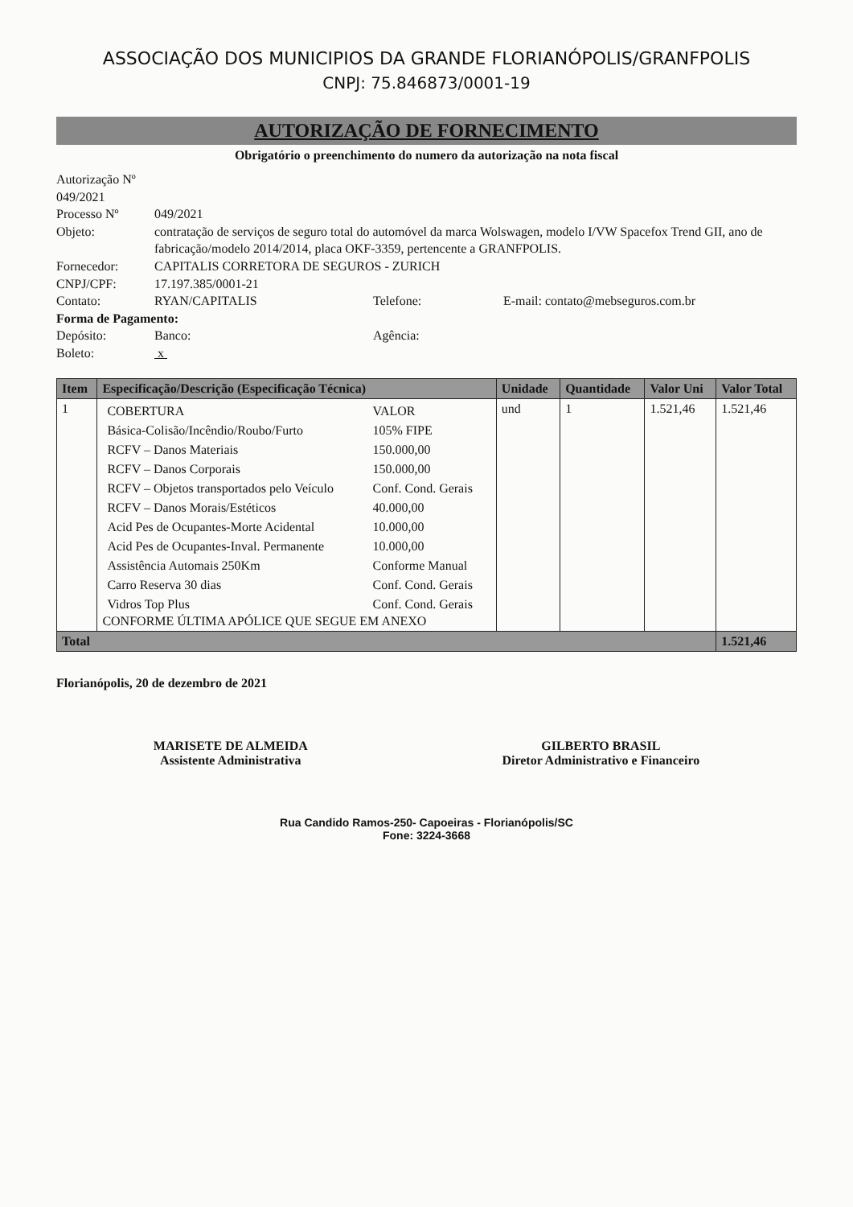ASSOCIAÇÃO DOS MUNICIPIOS DA GRANDE FLORIANÓPOLIS/GRANFPOLIS
CNPJ: 75.846873/0001-19
AUTORIZAÇÃO DE FORNECIMENTO
Obrigatório o preenchimento do numero da autorização na nota fiscal
Autorização Nº 049/2021
Processo Nº 049/2021
Objeto: contratação de serviços de seguro total do automóvel da marca Wolswagen, modelo I/VW Spacefox Trend GII, ano de fabricação/modelo 2014/2014, placa OKF-3359, pertencente a GRANFPOLIS.
Fornecedor: CAPITALIS CORRETORA DE SEGUROS - ZURICH
CNPJ/CPF: 17.197.385/0001-21
Contato: RYAN/CAPITALIS Telefone: E-mail: contato@mebseguros.com.br
Forma de Pagamento:
Depósito: Banco: Agência:
Boleto: x
| Item | Especificação/Descrição (Especificação Técnica) | Unidade | Quantidade | Valor Uni | Valor Total |
| --- | --- | --- | --- | --- | --- |
| 1 | / COBERTURA / VALOR / / Básica-Colisão/Incêndio/Roubo/Furto / 105% FIPE / / RCFV – Danos Materiais / 150.000,00 / / RCFV – Danos Corporais / 150.000,00 / / RCFV – Objetos transportados pelo Veículo / Conf. Cond. Gerais / / RCFV – Danos Morais/Estéticos / 40.000,00 / / Acid Pes de Ocupantes-Morte Acidental / 10.000,00 / / Acid Pes de Ocupantes-Inval. Permanente / 10.000,00 / / Assistência Automais 250Km / Conforme Manual / / Carro Reserva 30 dias / Conf. Cond. Gerais / / Vidros Top Plus / Conf. Cond. Gerais / CONFORME ÚLTIMA APÓLICE QUE SEGUE EM ANEXO | und | 1 | 1.521,46 | 1.521,46 |
| Total | | | | | 1.521,46 |
Florianópolis, 20 de dezembro de 2021
MARISETE DE ALMEIDA
Assistente Administrativa
GILBERTO BRASIL
Diretor Administrativo e Financeiro
Rua Candido Ramos-250- Capoeiras - Florianópolis/SC
Fone: 3224-3668